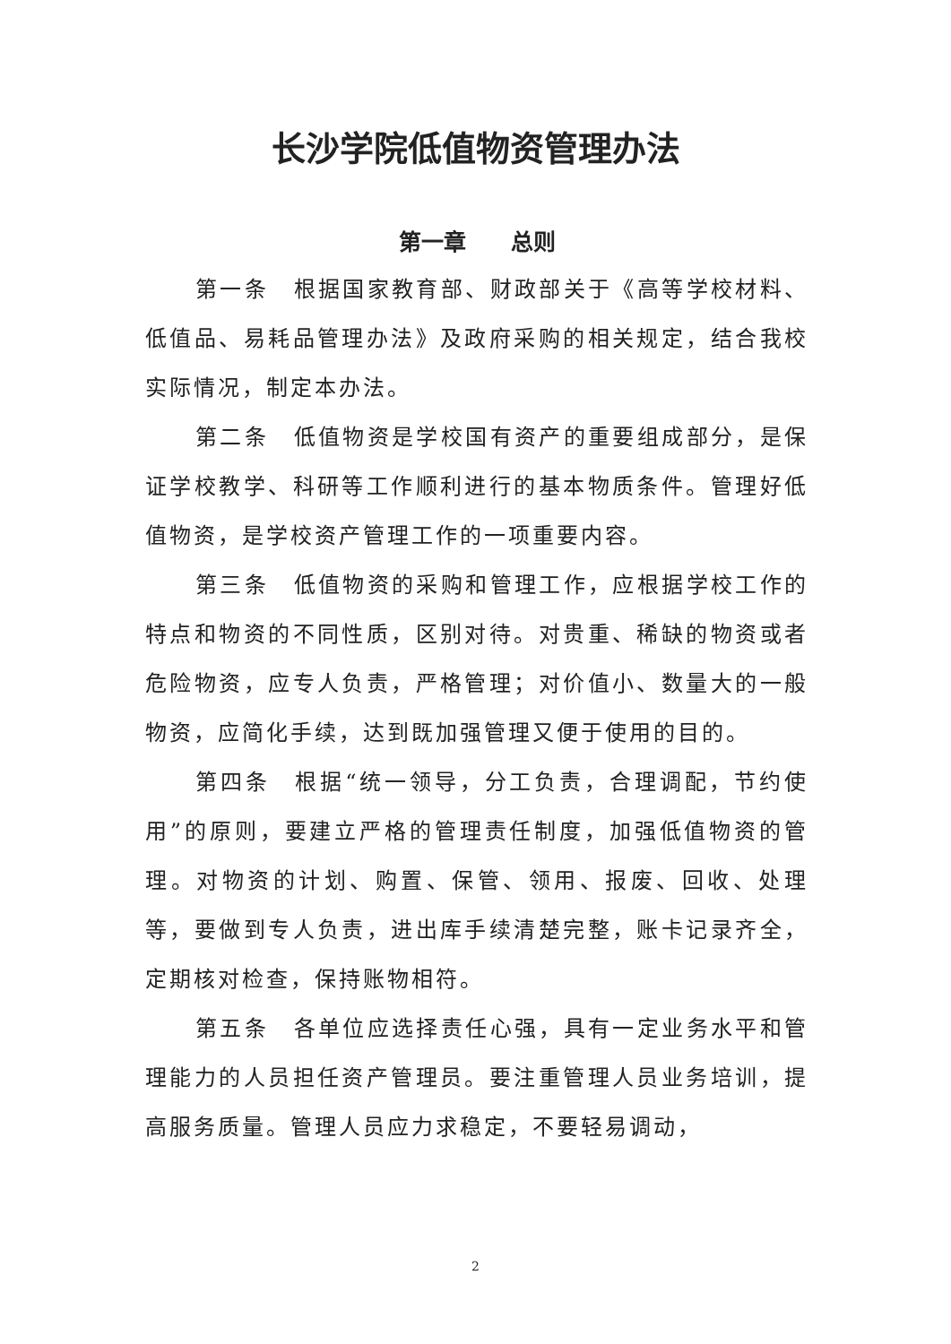长沙学院低值物资管理办法
第一章　　总则
第一条　根据国家教育部、财政部关于《高等学校材料、低值品、易耗品管理办法》及政府采购的相关规定，结合我校实际情况，制定本办法。
第二条　低值物资是学校国有资产的重要组成部分，是保证学校教学、科研等工作顺利进行的基本物质条件。管理好低值物资，是学校资产管理工作的一项重要内容。
第三条　低值物资的采购和管理工作，应根据学校工作的特点和物资的不同性质，区别对待。对贵重、稀缺的物资或者危险物资，应专人负责，严格管理；对价值小、数量大的一般物资，应简化手续，达到既加强管理又便于使用的目的。
第四条　根据“统一领导，分工负责，合理调配，节约使用”的原则，要建立严格的管理责任制度，加强低值物资的管理。对物资的计划、购置、保管、领用、报废、回收、处理等，要做到专人负责，进出库手续清楚完整，账卡记录齐全，定期核对检查，保持账物相符。
第五条　各单位应选择责任心强，具有一定业务水平和管理能力的人员担任资产管理员。要注重管理人员业务培训，提高服务质量。管理人员应力求稳定，不要轻易调动，
2